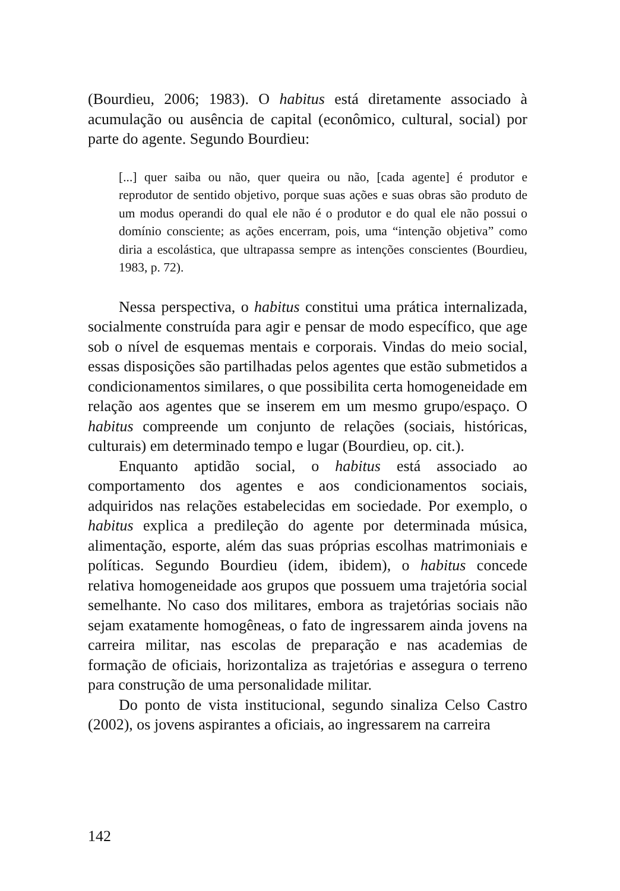(Bourdieu, 2006; 1983). O habitus está diretamente associado à acumulação ou ausência de capital (econômico, cultural, social) por parte do agente. Segundo Bourdieu:
[...] quer saiba ou não, quer queira ou não, [cada agente] é produtor e reprodutor de sentido objetivo, porque suas ações e suas obras são produto de um modus operandi do qual ele não é o produtor e do qual ele não possui o domínio consciente; as ações encerram, pois, uma “intenção objetiva” como diria a escolástica, que ultrapassa sempre as intenções conscientes (Bourdieu, 1983, p. 72).
Nessa perspectiva, o habitus constitui uma prática internalizada, socialmente construída para agir e pensar de modo específico, que age sob o nível de esquemas mentais e corporais. Vindas do meio social, essas disposições são partilhadas pelos agentes que estão submetidos a condicionamentos similares, o que possibilita certa homogeneidade em relação aos agentes que se inserem em um mesmo grupo/espaço. O habitus compreende um conjunto de relações (sociais, históricas, culturais) em determinado tempo e lugar (Bourdieu, op. cit.).
Enquanto aptidão social, o habitus está associado ao comportamento dos agentes e aos condicionamentos sociais, adquiridos nas relações estabelecidas em sociedade. Por exemplo, o habitus explica a predileção do agente por determinada música, alimentação, esporte, além das suas próprias escolhas matrimoniais e políticas. Segundo Bourdieu (idem, ibidem), o habitus concede relativa homogeneidade aos grupos que possuem uma trajetória social semelhante. No caso dos militares, embora as trajetórias sociais não sejam exatamente homogêneas, o fato de ingressarem ainda jovens na carreira militar, nas escolas de preparação e nas academias de formação de oficiais, horizontaliza as trajetórias e assegura o terreno para construção de uma personalidade militar.
Do ponto de vista institucional, segundo sinaliza Celso Castro (2002), os jovens aspirantes a oficiais, ao ingressarem na carreira
142